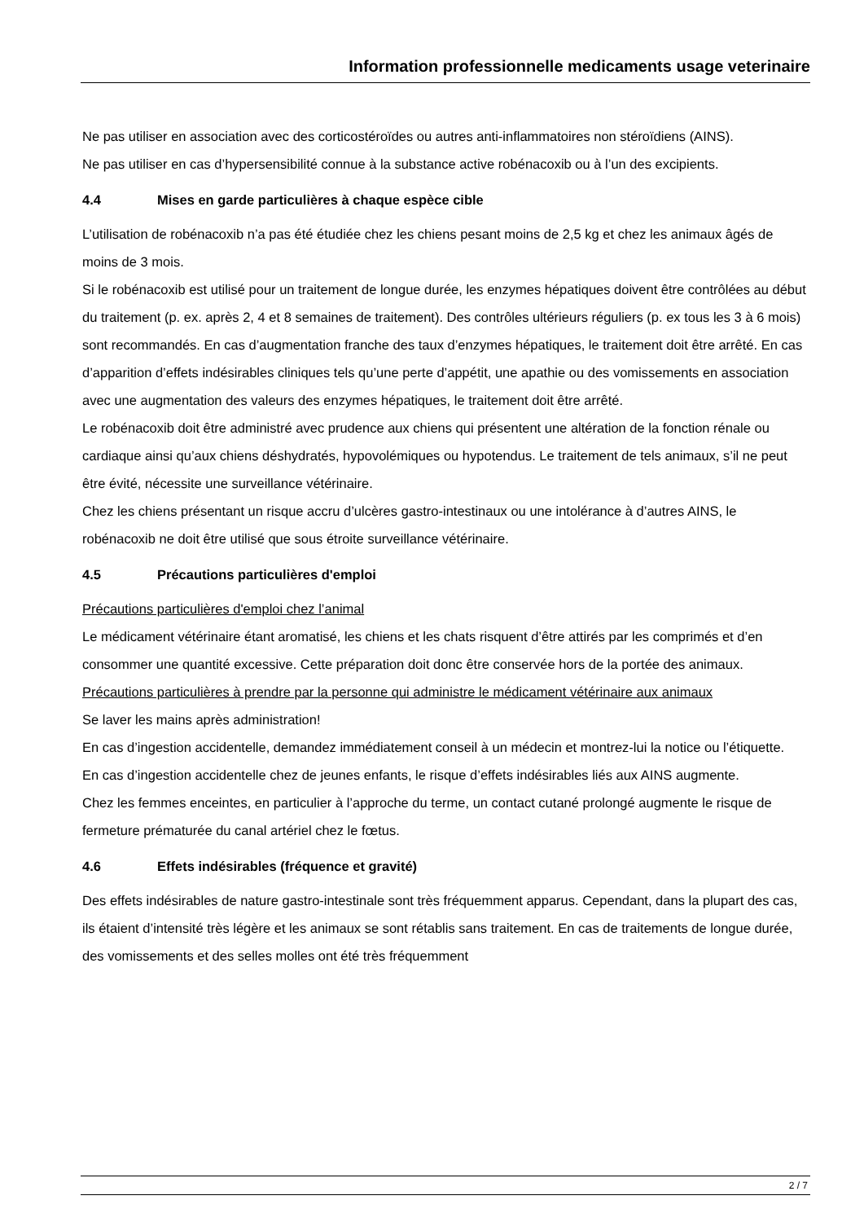Information professionnelle medicaments usage veterinaire
Ne pas utiliser en association avec des corticostéroïdes ou autres anti-inflammatoires non stéroïdiens (AINS).
Ne pas utiliser en cas d’hypersensibilité connue à la substance active robénacoxib ou à l’un des excipients.
4.4 Mises en garde particulières à chaque espèce cible
L’utilisation de robénacoxib n’a pas été étudiée chez les chiens pesant moins de 2,5 kg et chez les animaux âgés de moins de 3 mois.
Si le robénacoxib est utilisé pour un traitement de longue durée, les enzymes hépatiques doivent être contrôlées au début du traitement (p. ex. après 2, 4 et 8 semaines de traitement). Des contrôles ultérieurs réguliers (p. ex tous les 3 à 6 mois) sont recommandés. En cas d’augmentation franche des taux d’enzymes hépatiques, le traitement doit être arrêté. En cas d’apparition d’effets indésirables cliniques tels qu’une perte d’appétit, une apathie ou des vomissements en association avec une augmentation des valeurs des enzymes hépatiques, le traitement doit être arrêté.
Le robénacoxib doit être administré avec prudence aux chiens qui présentent une altération de la fonction rénale ou cardiaque ainsi qu’aux chiens déshydratés, hypovolémiques ou hypotendus. Le traitement de tels animaux, s’il ne peut être évité, nécessite une surveillance vétérinaire.
Chez les chiens présentant un risque accru d’ulcères gastro-intestinaux ou une intolérance à d’autres AINS, le robénacoxib ne doit être utilisé que sous étroite surveillance vétérinaire.
4.5 Précautions particulières d'emploi
Précautions particulières d'emploi chez l’animal
Le médicament vétérinaire étant aromatisé, les chiens et les chats risquent d’être attirés par les comprimés et d’en consommer une quantité excessive. Cette préparation doit donc être conservée hors de la portée des animaux.
Précautions particulières à prendre par la personne qui administre le médicament vétérinaire aux animaux
Se laver les mains après administration!
En cas d’ingestion accidentelle, demandez immédiatement conseil à un médecin et montrez-lui la notice ou l’étiquette.
En cas d’ingestion accidentelle chez de jeunes enfants, le risque d’effets indésirables liés aux AINS augmente.
Chez les femmes enceintes, en particulier à l’approche du terme, un contact cutané prolongé augmente le risque de fermeture prématurée du canal artériel chez le fœtus.
4.6 Effets indésirables (fréquence et gravité)
Des effets indésirables de nature gastro-intestinale sont très fréquemment apparus. Cependant, dans la plupart des cas, ils étaient d’intensité très légère et les animaux se sont rétablis sans traitement. En cas de traitements de longue durée, des vomissements et des selles molles ont été très fréquemment
2 / 7